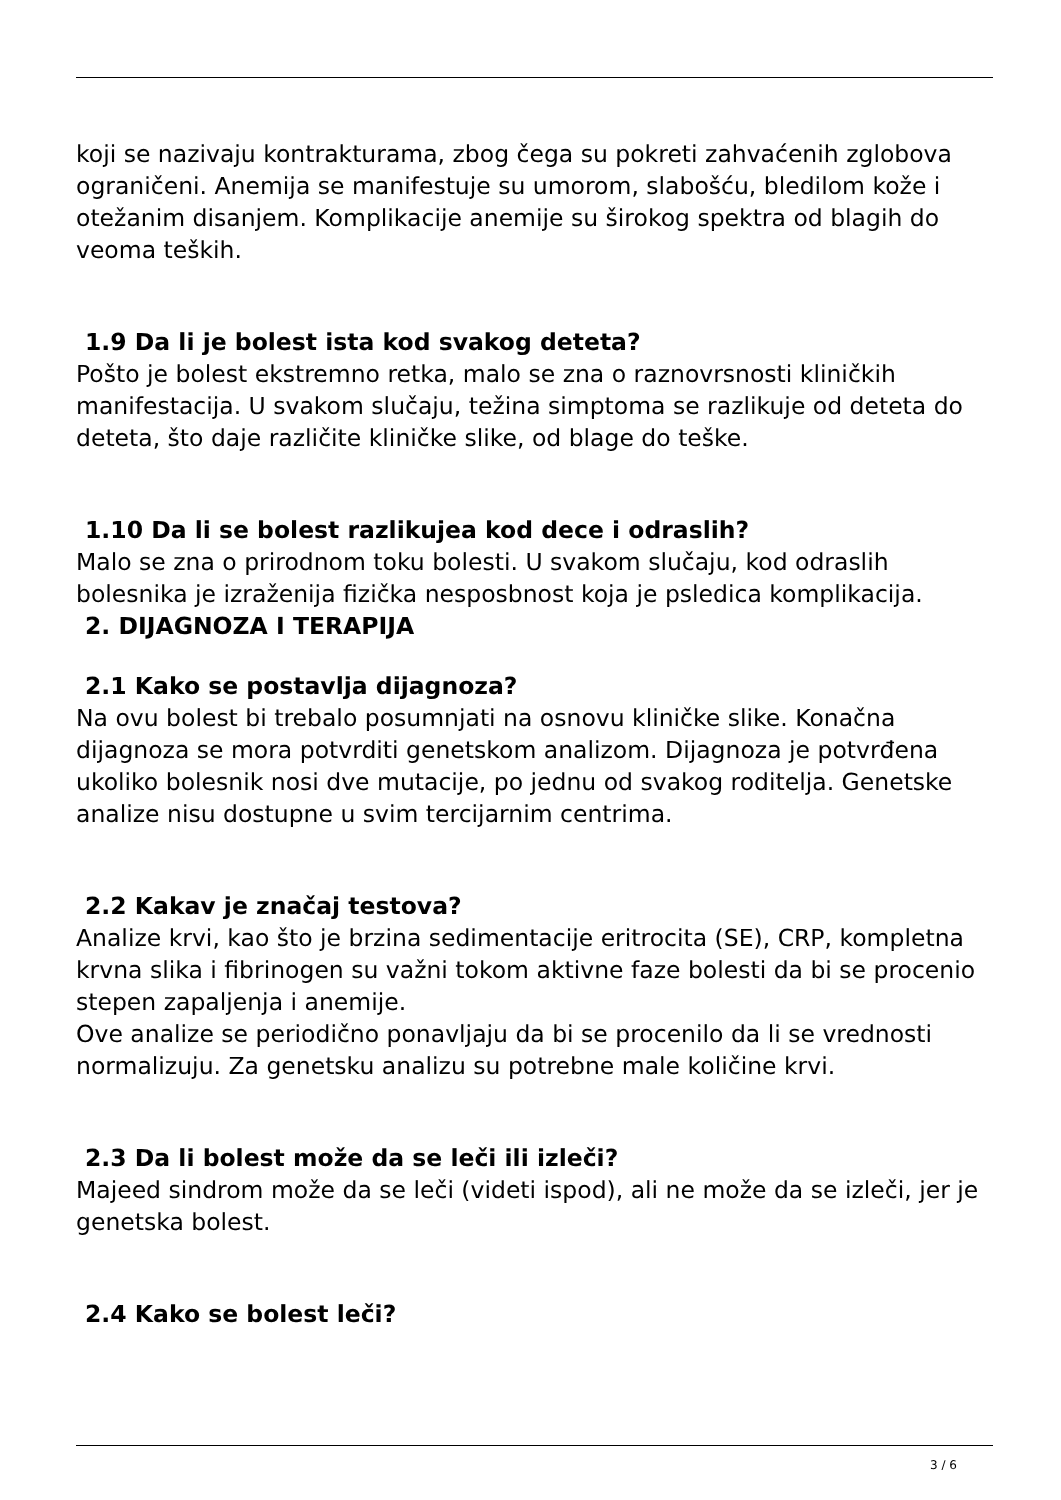koji se nazivaju kontrakturama, zbog čega su pokreti zahvaćenih zglobova ograničeni. Anemija se manifestuje su umorom, slabošću, bledilom kože i otežanim disanjem. Komplikacije anemije su širokog spektra od blagih do veoma teških.
1.9 Da li je bolest ista kod svakog deteta?
Pošto je bolest ekstremno retka, malo se zna o raznovrsnosti kliničkih manifestacija. U svakom slučaju, težina simptoma se razlikuje od deteta do deteta, što daje različite kliničke slike, od blage do teške.
1.10 Da li se bolest razlikujea kod dece i odraslih?
Malo se zna o prirodnom toku bolesti. U svakom slučaju, kod odraslih bolesnika je izraženija fizička nesposbnost koja je psledica komplikacija.
2. DIJAGNOZA I TERAPIJA
2.1 Kako se postavlja dijagnoza?
Na ovu bolest bi trebalo posumnjati na osnovu kliničke slike. Konačna dijagnoza se mora potvrditi genetskom analizom. Dijagnoza je potvrđena ukoliko bolesnik nosi dve mutacije, po jednu od svakog roditelja. Genetske analize nisu dostupne u svim tercijarnim centrima.
2.2 Kakav je značaj testova?
Analize krvi, kao što je brzina sedimentacije eritrocita (SE), CRP, kompletna krvna slika i fibrinogen su važni tokom aktivne faze bolesti da bi se procenio stepen zapaljenja i anemije.
Ove analize se periodično ponavljaju da bi se procenilo da li se vrednosti normalizuju. Za genetsku analizu su potrebne male količine krvi.
2.3 Da li bolest može da se leči ili izleči?
Majeed sindrom može da se leči (videti ispod), ali ne može da se izleči, jer je genetska bolest.
2.4 Kako se bolest leči?
3 / 6